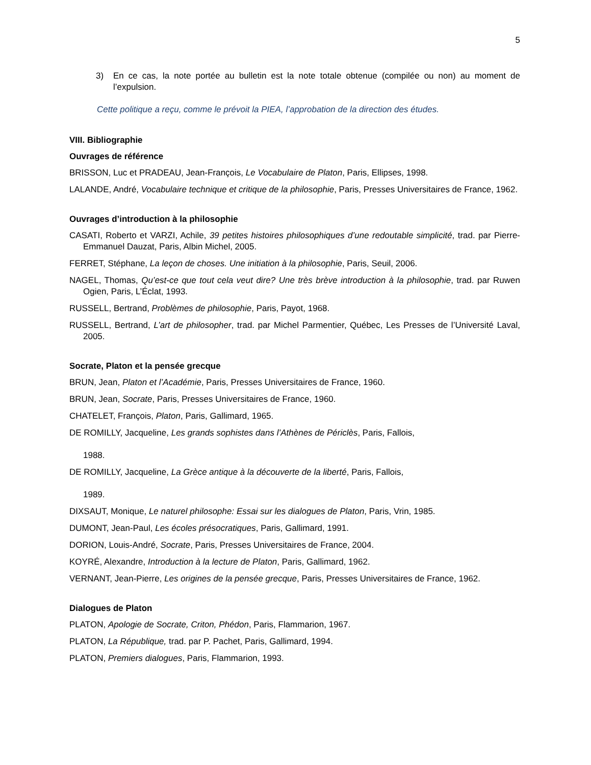5
3) En ce cas, la note portée au bulletin est la note totale obtenue (compilée ou non) au moment de l’expulsion.
Cette politique a reçu, comme le prévoit la PIEA, l’approbation de la direction des études.
VIII. Bibliographie
Ouvrages de référence
BRISSON, Luc et PRADEAU, Jean-François, Le Vocabulaire de Platon, Paris, Ellipses, 1998.
LALANDE, André, Vocabulaire technique et critique de la philosophie, Paris, Presses Universitaires de France, 1962.
Ouvrages d’introduction à la philosophie
CASATI, Roberto et VARZI, Achile, 39 petites histoires philosophiques d’une redoutable simplicité, trad. par Pierre-Emmanuel Dauzat, Paris, Albin Michel, 2005.
FERRET, Stéphane, La leçon de choses. Une initiation à la philosophie, Paris, Seuil, 2006.
NAGEL, Thomas, Qu’est-ce que tout cela veut dire? Une très brève introduction à la philosophie, trad. par Ruwen Ogien, Paris, L’Éclat, 1993.
RUSSELL, Bertrand, Problèmes de philosophie, Paris, Payot, 1968.
RUSSELL, Bertrand, L’art de philosopher, trad. par Michel Parmentier, Québec, Les Presses de l’Université Laval, 2005.
Socrate, Platon et la pensée grecque
BRUN, Jean, Platon et l’Académie, Paris, Presses Universitaires de France, 1960.
BRUN, Jean, Socrate, Paris, Presses Universitaires de France, 1960.
CHATELET, François, Platon, Paris, Gallimard, 1965.
DE ROMILLY, Jacqueline, Les grands sophistes dans l’Athènes de Périclès, Paris, Fallois,
1988.
DE ROMILLY, Jacqueline, La Grèce antique à la découverte de la liberté, Paris, Fallois,
1989.
DIXSAUT, Monique, Le naturel philosophe: Essai sur les dialogues de Platon, Paris, Vrin, 1985.
DUMONT, Jean-Paul, Les écoles présocratiques, Paris, Gallimard, 1991.
DORION, Louis-André, Socrate, Paris, Presses Universitaires de France, 2004.
KOYRÉ, Alexandre, Introduction à la lecture de Platon, Paris, Gallimard, 1962.
VERNANT, Jean-Pierre, Les origines de la pensée grecque, Paris, Presses Universitaires de France, 1962.
Dialogues de Platon
PLATON, Apologie de Socrate, Criton, Phédon, Paris, Flammarion, 1967.
PLATON, La République, trad. par P. Pachet, Paris, Gallimard, 1994.
PLATON, Premiers dialogues, Paris, Flammarion, 1993.